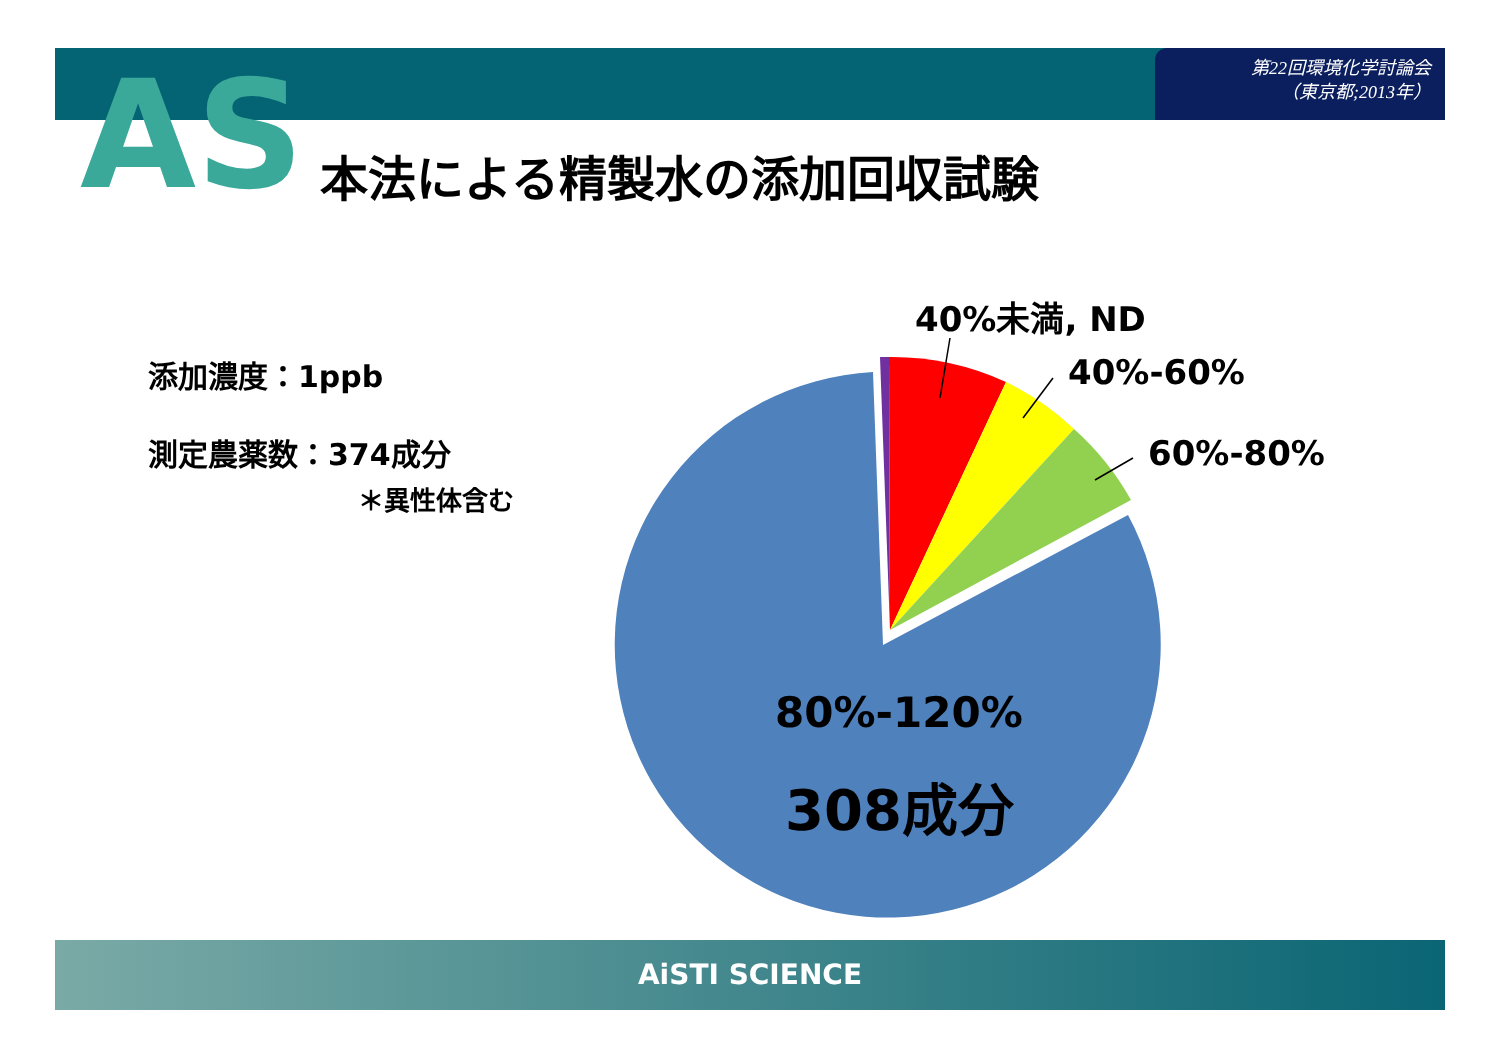第22回環境化学討論会
（東京都;2013年）
AS 本法による精製水の添加回収試験
添加濃度：1ppb
測定農薬数：374成分
＊異性体含む
40%未満, ND
40%-60%
60%-80%
80%-120%
308成分
AiSTI SCIENCE